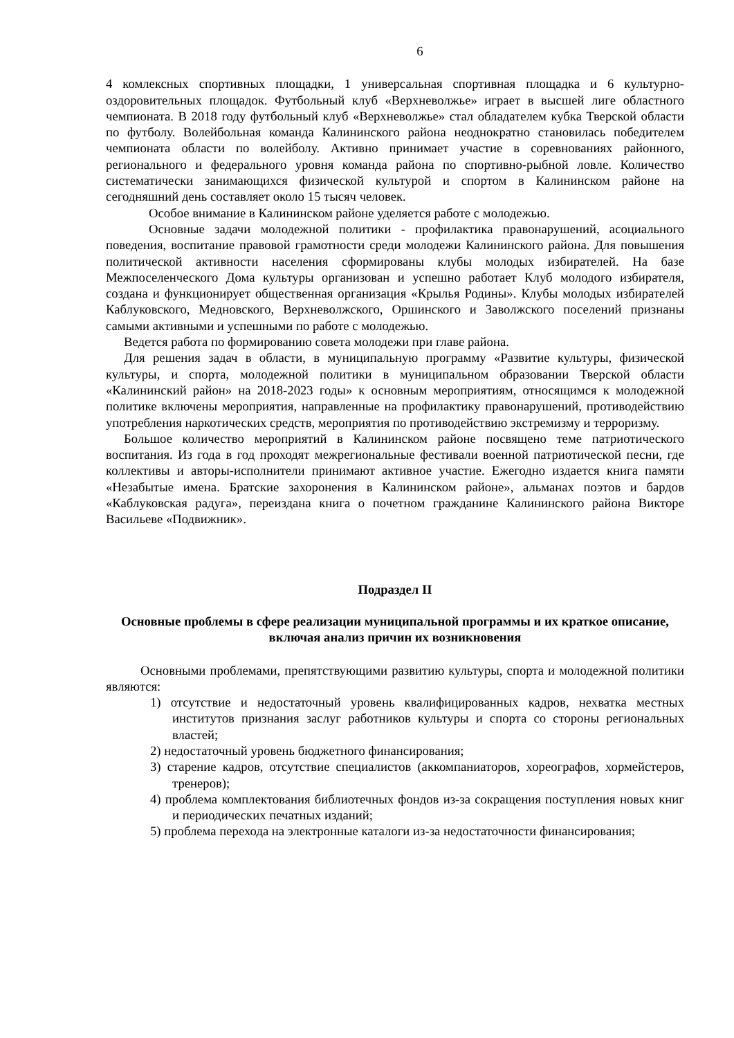6
4 комлексных спортивных площадки, 1 универсальная спортивная площадка и 6 культурно-оздоровительных площадок. Футбольный клуб «Верхневолжье» играет в высшей лиге областного чемпионата. В 2018 году футбольный клуб «Верхневолжье» стал обладателем кубка Тверской области по футболу. Волейбольная команда Калининского района неоднократно становилась победителем чемпионата области по волейболу. Активно принимает участие в соревнованиях районного, регионального и федерального уровня команда района по спортивно-рыбной ловле. Количество систематически занимающихся физической культурой и спортом в Калининском районе на сегодняшний день составляет около 15 тысяч человек.
Особое внимание в Калининском районе уделяется работе с молодежью.
Основные задачи молодежной политики - профилактика правонарушений, асоциального поведения, воспитание правовой грамотности среди молодежи Калининского района. Для повышения политической активности населения сформированы клубы молодых избирателей. На базе Межпоселенческого Дома культуры организован и успешно работает Клуб молодого избирателя, создана и функционирует общественная организация «Крылья Родины». Клубы молодых избирателей Каблуковского, Медновского, Верхневолжского, Оршинского и Заволжского поселений признаны самыми активными и успешными по работе с молодежью.
Ведется работа по формированию совета молодежи при главе района.
Для решения задач в области, в муниципальную программу «Развитие культуры, физической культуры, и спорта, молодежной политики в муниципальном образовании Тверской области «Калининский район» на 2018-2023 годы» к основным мероприятиям, относящимся к молодежной политике включены мероприятия, направленные на профилактику правонарушений, противодействию употребления наркотических средств, мероприятия по противодействию экстремизму и терроризму.
Большое количество мероприятий в Калининском районе посвящено теме патриотического воспитания. Из года в год проходят межрегиональные фестивали военной патриотической песни, где коллективы и авторы-исполнители принимают активное участие. Ежегодно издается книга памяти «Незабытые имена. Братские захоронения в Калининском районе», альманах поэтов и бардов «Каблуковская радуга», переиздана книга о почетном гражданине Калининского района Викторе Васильеве «Подвижник».
Подраздел II
Основные проблемы в сфере реализации муниципальной программы и их краткое описание, включая анализ причин их возникновения
Основными проблемами, препятствующими развитию культуры, спорта и молодежной политики являются:
1) отсутствие и недостаточный уровень квалифицированных кадров, нехватка местных институтов признания заслуг работников культуры и спорта со стороны региональных властей;
2) недостаточный уровень бюджетного финансирования;
3) старение кадров, отсутствие специалистов (аккомпаниаторов, хореографов, хормейстеров, тренеров);
4) проблема комплектования библиотечных фондов из-за сокращения поступления новых книг и периодических печатных изданий;
5) проблема перехода на электронные каталоги из-за недостаточности финансирования;